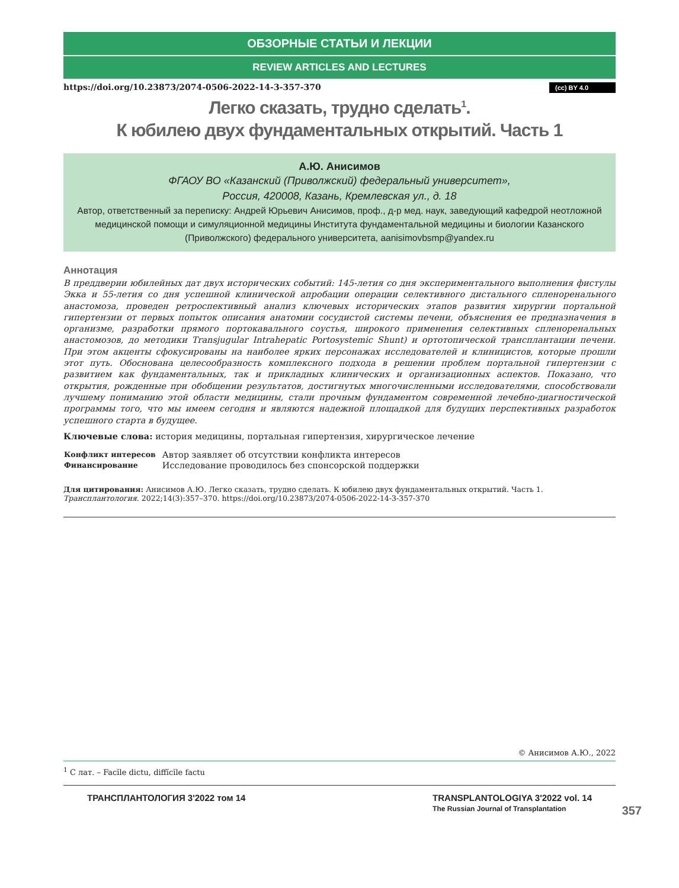ОБЗОРНЫЕ СТАТЬИ И ЛЕКЦИИ
REVIEW ARTICLES AND LECTURES
https://doi.org/10.23873/2074-0506-2022-14-3-357-370 (cc) BY 4.0
Легко сказать, трудно сделать<sup>1</sup>.
К юбилею двух фундаментальных открытий. Часть 1
А.Ю. Анисимов
ФГАОУ ВО «Казанский (Приволжский) федеральный университет»,
Россия, 420008, Казань, Кремлевская ул., д. 18
Автор, ответственный за переписку: Андрей Юрьевич Анисимов, проф., д-р мед. наук, заведующий кафедрой неотложной медицинской помощи и симуляционной медицины Института фундаментальной медицины и биологии Казанского (Приволжского) федерального университета, aanisimovbsmp@yandex.ru
Аннотация
В преддверии юбилейных дат двух исторических событий: 145-летия со дня экспериментального выполнения фистулы Экка и 55-летия со дня успешной клинической апробации операции селективного дистального спленоренального анастомоза, проведен ретроспективный анализ ключевых исторических этапов развития хирургии портальной гипертензии от первых попыток описания анатомии сосудистой системы печени, объяснения ее предназначения в организме, разработки прямого портокавального соустья, широкого применения селективных спленоренальных анастомозов, до методики Transjugular Intrahepatic Portosystemic Shunt) и ортотопической трансплантации печени. При этом акценты сфокусированы на наиболее ярких персонажах исследователей и клиницистов, которые прошли этот путь. Обоснована целесообразность комплексного подхода в решении проблем портальной гипертензии с развитием как фундаментальных, так и прикладных клинических и организационных аспектов. Показано, что открытия, рожденные при обобщении результатов, достигнутых многочисленными исследователями, способствовали лучшему пониманию этой области медицины, стали прочным фундаментом современной лечебно-диагностической программы того, что мы имеем сегодня и являются надежной площадкой для будущих перспективных разработок успешного старта в будущее.
Ключевые слова: история медицины, портальная гипертензия, хирургическое лечение
| Конфликт интересов | Автор заявляет об отсутствии конфликта интересов |
| Финансирование | Исследование проводилось без спонсорской поддержки |
Для цитирования: Анисимов А.Ю. Легко сказать, трудно сделать. К юбилею двух фундаментальных открытий. Часть 1. Трансплантология. 2022;14(3):357–370. https://doi.org/10.23873/2074-0506-2022-14-3-357-370
© Анисимов А.Ю., 2022
<sup>1</sup> С лат. – Facĭle dictu, diffĭcĭle factu
ТРАНСПЛАНТОЛОГИЯ 3'2022 том 14 TRANSPLANTOLOGIYA 3'2022 vol. 14
The Russian Journal of Transplantation
357